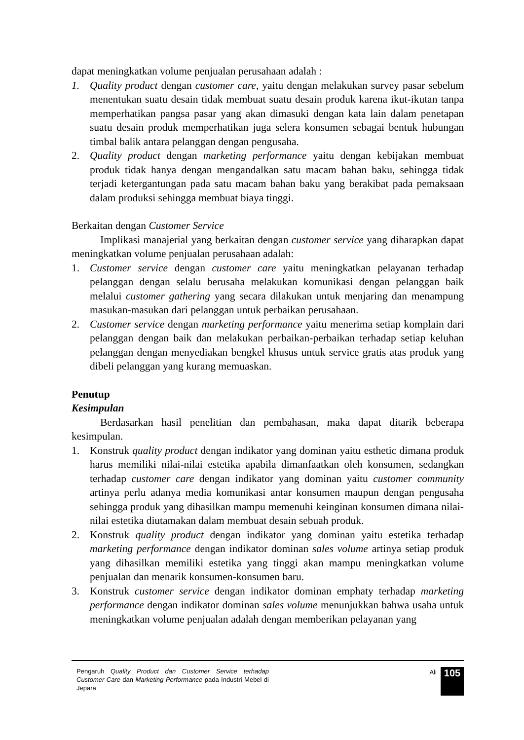dapat meningkatkan volume penjualan perusahaan adalah :
1. Quality product dengan customer care, yaitu dengan melakukan survey pasar sebelum menentukan suatu desain tidak membuat suatu desain produk karena ikut-ikutan tanpa memperhatikan pangsa pasar yang akan dimasuki dengan kata lain dalam penetapan suatu desain produk memperhatikan juga selera konsumen sebagai bentuk hubungan timbal balik antara pelanggan dengan pengusaha.
2. Quality product dengan marketing performance yaitu dengan kebijakan membuat produk tidak hanya dengan mengandalkan satu macam bahan baku, sehingga tidak terjadi ketergantungan pada satu macam bahan baku yang berakibat pada pemaksaan dalam produksi sehingga membuat biaya tinggi.
Berkaitan dengan Customer Service
Implikasi manajerial yang berkaitan dengan customer service yang diharapkan dapat meningkatkan volume penjualan perusahaan adalah:
1. Customer service dengan customer care yaitu meningkatkan pelayanan terhadap pelanggan dengan selalu berusaha melakukan komunikasi dengan pelanggan baik melalui customer gathering yang secara dilakukan untuk menjaring dan menampung masukan-masukan dari pelanggan untuk perbaikan perusahaan.
2. Customer service dengan marketing performance yaitu menerima setiap komplain dari pelanggan dengan baik dan melakukan perbaikan-perbaikan terhadap setiap keluhan pelanggan dengan menyediakan bengkel khusus untuk service gratis atas produk yang dibeli pelanggan yang kurang memuaskan.
Penutup
Kesimpulan
Berdasarkan hasil penelitian dan pembahasan, maka dapat ditarik beberapa kesimpulan.
1. Konstruk quality product dengan indikator yang dominan yaitu esthetic dimana produk harus memiliki nilai-nilai estetika apabila dimanfaatkan oleh konsumen, sedangkan terhadap customer care dengan indikator yang dominan yaitu customer community artinya perlu adanya media komunikasi antar konsumen maupun dengan pengusaha sehingga produk yang dihasilkan mampu memenuhi keinginan konsumen dimana nilai-nilai estetika diutamakan dalam membuat desain sebuah produk.
2. Konstruk quality product dengan indikator yang dominan yaitu estetika terhadap marketing performance dengan indikator dominan sales volume artinya setiap produk yang dihasilkan memiliki estetika yang tinggi akan mampu meningkatkan volume penjualan dan menarik konsumen-konsumen baru.
3. Konstruk customer service dengan indikator dominan emphaty terhadap marketing performance dengan indikator dominan sales volume menunjukkan bahwa usaha untuk meningkatkan volume penjualan adalah dengan memberikan pelayanan yang
Pengaruh Quality Product dan Customer Service terhadap Customer Care dan Marketing Performance pada Industri Mebel di Jepara
Ali
105